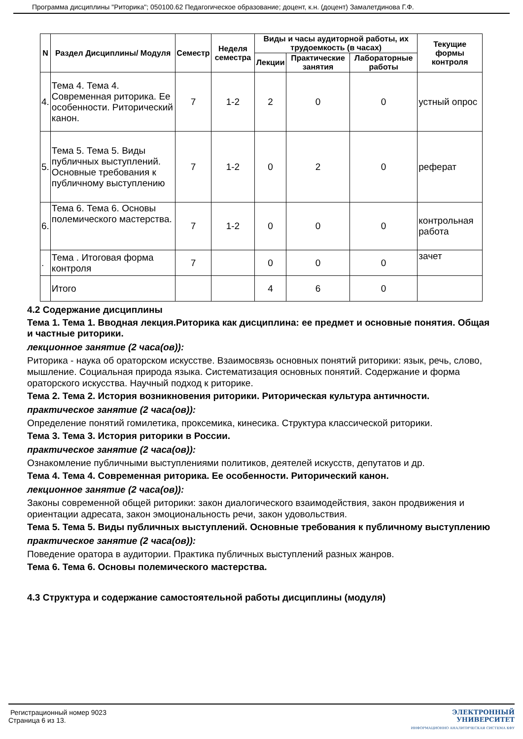Программа дисциплины "Риторика"; 050100.62 Педагогическое образование; доцент, к.н. (доцент) Замалетдинова Г.Ф.
| N | Раздел Дисциплины/ Модуля | Семестр | Неделя семестра | Виды и часы аудиторной работы, их трудоемкость (в часах) | | | Текущие формы контроля |
| --- | --- | --- | --- | --- | --- | --- | --- |
| | | | | Лекции | Практические занятия | Лабораторные работы | |
| 4. | Тема 4. Тема 4. Современная риторика. Ее особенности. Риторический канон. | 7 | 1-2 | 2 | 0 | 0 | устный опрос |
| 5. | Тема 5. Тема 5. Виды публичных выступлений. Основные требования к публичному выступлению | 7 | 1-2 | 0 | 2 | 0 | реферат |
| 6. | Тема 6. Тема 6. Основы полемического мастерства. | 7 | 1-2 | 0 | 0 | 0 | контрольная работа |
| . | Тема . Итоговая форма контроля | 7 | | 0 | 0 | 0 | зачет |
| | Итого | | | 4 | 6 | 0 | |
4.2 Содержание дисциплины
Тема 1. Тема 1. Вводная лекция.Риторика как дисциплина: ее предмет и основные понятия. Общая и частные риторики.
лекционное занятие (2 часа(ов)):
Риторика - наука об ораторском искусстве. Взаимосвязь основных понятий риторики: язык, речь, слово, мышление. Социальная природа языка. Систематизация основных понятий. Содержание и форма ораторского искусства. Научный подход к риторике.
Тема 2. Тема 2. История возникновения риторики. Риторическая культура античности.
практическое занятие (2 часа(ов)):
Определение понятий гомилетика, проксемика, кинесика. Структура классической риторики.
Тема 3. Тема 3. История риторики в России.
практическое занятие (2 часа(ов)):
Ознакомление публичными выступлениями политиков, деятелей искусств, депутатов и др.
Тема 4. Тема 4. Современная риторика. Ее особенности. Риторический канон.
лекционное занятие (2 часа(ов)):
Законы современной общей риторики: закон диалогического взаимодействия, закон продвижения и ориентации адресата, закон эмоциональность речи, закон удовольствия.
Тема 5. Тема 5. Виды публичных выступлений. Основные требования к публичному выступлению
практическое занятие (2 часа(ов)):
Поведение оратора в аудитории. Практика публичных выступлений разных жанров.
Тема 6. Тема 6. Основы полемического мастерства.
4.3 Структура и содержание самостоятельной работы дисциплины (модуля)
Регистрационный номер 9023
Страница 6 из 13.
ЭЛЕКТРОННЫЙ
УНИВЕРСИТЕТ
ИНФОРМАЦИОННО АНАЛИТИЧЕСКАЯ СИСТЕМА КФУ